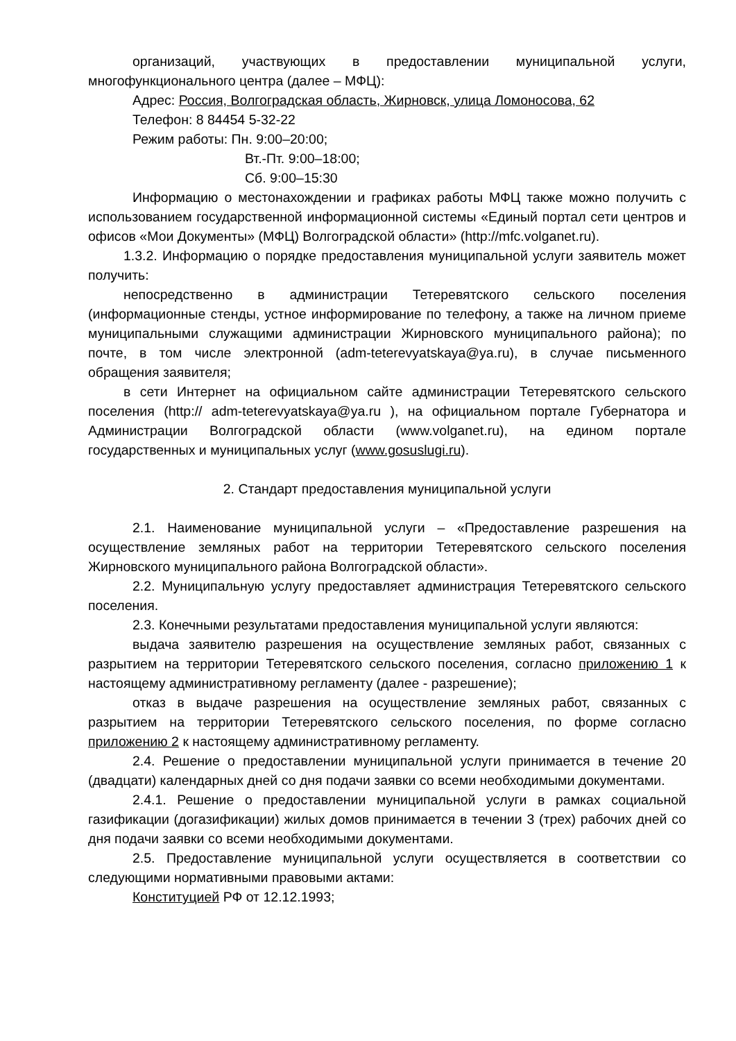организаций, участвующих в предоставлении муниципальной услуги, многофункционального центра (далее – МФЦ):
Адрес: Россия, Волгоградская область, Жирновск, улица Ломоносова, 62
Телефон: 8 84454 5-32-22
Режим работы: Пн. 9:00–20:00;
Вт.-Пт. 9:00–18:00;
Сб. 9:00–15:30
Информацию о местонахождении и графиках работы МФЦ также можно получить с использованием государственной информационной системы «Единый портал сети центров и офисов «Мои Документы» (МФЦ) Волгоградской области» (http://mfc.volganet.ru).
1.3.2. Информацию о порядке предоставления муниципальной услуги заявитель может получить:
непосредственно в администрации Тетеревятского сельского поселения (информационные стенды, устное информирование по телефону, а также на личном приеме муниципальными служащими администрации Жирновского муниципального района); по почте, в том числе электронной (adm-teterevyatskaya@ya.ru), в случае письменного обращения заявителя;
в сети Интернет на официальном сайте администрации Тетеревятского сельского поселения (http:// adm-teterevyatskaya@ya.ru ), на официальном портале Губернатора и Администрации Волгоградской области (www.volganet.ru), на едином портале государственных и муниципальных услуг (www.gosuslugi.ru).
2. Стандарт предоставления муниципальной услуги
2.1. Наименование муниципальной услуги – «Предоставление разрешения на осуществление земляных работ на территории Тетеревятского сельского поселения Жирновского муниципального района Волгоградской области».
2.2. Муниципальную услугу предоставляет администрация Тетеревятского сельского поселения.
2.3. Конечными результатами предоставления муниципальной услуги являются:
выдача заявителю разрешения на осуществление земляных работ, связанных с разрытием на территории Тетеревятского сельского поселения, согласно приложению 1 к настоящему административному регламенту (далее - разрешение);
отказ в выдаче разрешения на осуществление земляных работ, связанных с разрытием на территории Тетеревятского сельского поселения, по форме согласно приложению 2 к настоящему административному регламенту.
2.4. Решение о предоставлении муниципальной услуги принимается в течение 20 (двадцати) календарных дней со дня подачи заявки со всеми необходимыми документами.
2.4.1. Решение о предоставлении муниципальной услуги в рамках социальной газификации (догазификации) жилых домов принимается в течении 3 (трех) рабочих дней со дня подачи заявки со всеми необходимыми документами.
2.5. Предоставление муниципальной услуги осуществляется в соответствии со следующими нормативными правовыми актами:
Конституцией РФ от 12.12.1993;